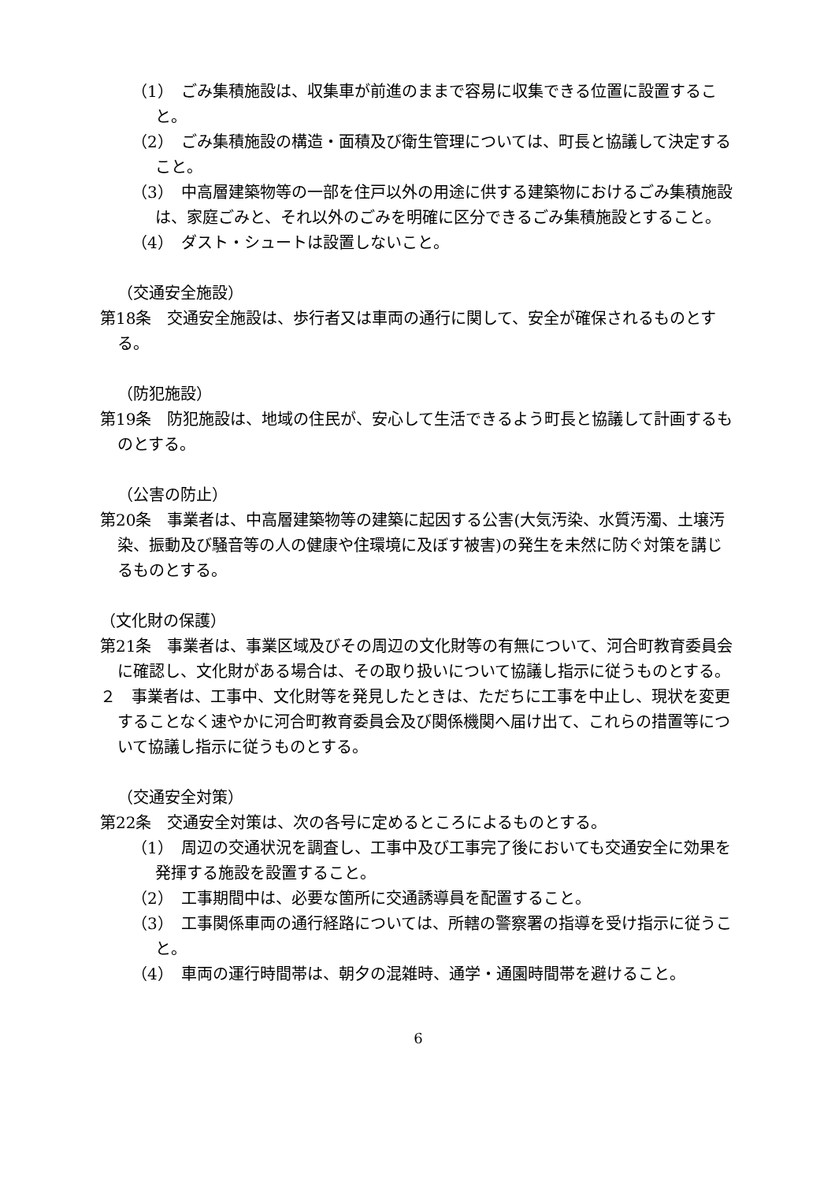（1）　ごみ集積施設は、収集車が前進のままで容易に収集できる位置に設置すること。
（2）　ごみ集積施設の構造・面積及び衛生管理については、町長と協議して決定すること。
（3）　中高層建築物等の一部を住戸以外の用途に供する建築物におけるごみ集積施設は、家庭ごみと、それ以外のごみを明確に区分できるごみ集積施設とすること。
（4）　ダスト・シュートは設置しないこと。
（交通安全施設）
第18条　交通安全施設は、歩行者又は車両の通行に関して、安全が確保されるものとする。
（防犯施設）
第19条　防犯施設は、地域の住民が、安心して生活できるよう町長と協議して計画するものとする。
（公害の防止）
第20条　事業者は、中高層建築物等の建築に起因する公害(大気汚染、水質汚濁、土壌汚染、振動及び騒音等の人の健康や住環境に及ぼす被害)の発生を未然に防ぐ対策を講じるものとする。
（文化財の保護）
第21条　事業者は、事業区域及びその周辺の文化財等の有無について、河合町教育委員会に確認し、文化財がある場合は、その取り扱いについて協議し指示に従うものとする。
２　事業者は、工事中、文化財等を発見したときは、ただちに工事を中止し、現状を変更することなく速やかに河合町教育委員会及び関係機関へ届け出て、これらの措置等について協議し指示に従うものとする。
（交通安全対策）
第22条　交通安全対策は、次の各号に定めるところによるものとする。
（1）　周辺の交通状況を調査し、工事中及び工事完了後においても交通安全に効果を発揮する施設を設置すること。
（2）　工事期間中は、必要な箇所に交通誘導員を配置すること。
（3）　工事関係車両の通行経路については、所轄の警察署の指導を受け指示に従うこと。
（4）　車両の運行時間帯は、朝夕の混雑時、通学・通園時間帯を避けること。
6